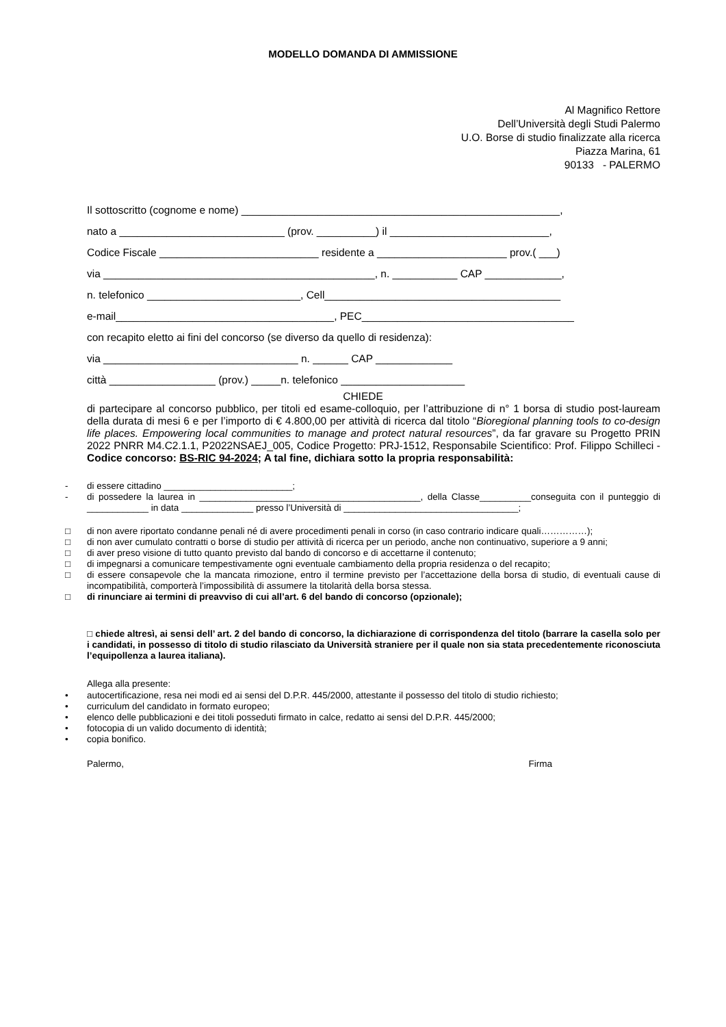MODELLO DOMANDA DI AMMISSIONE
Al Magnifico Rettore
Dell’Università degli Studi Palermo
U.O. Borse di studio finalizzate alla ricerca
Piazza Marina, 61
90133 - PALERMO
Il sottoscritto (cognome e nome) ______________________________________________________,
nato a ____________________________ (prov. __________) il ___________________________,
Codice Fiscale ___________________________ residente a ______________________ prov.( ___)
via ______________________________________________, n. ___________ CAP _____________,
n. telefonico __________________________, Cell________________________________________
e-mail_____________________________________, PEC____________________________________
con recapito eletto ai fini del concorso (se diverso da quello di residenza):
via _________________________________ n. ______ CAP _____________
città __________________ (prov.) _____n. telefonico _____________________
CHIEDE
di partecipare al concorso pubblico, per titoli ed esame-colloquio, per l’attribuzione di n° 1 borsa di studio post-lauream della durata di mesi 6 e per l’importo di € 4.800,00 per attività di ricerca dal titolo “Bioregional planning tools to co-design life places. Empowering local communities to manage and protect natural resources”, da far gravare su Progetto PRIN 2022 PNRR M4.C2.1.1, P2022NSAEJ_005, Codice Progetto: PRJ-1512, Responsabile Scientifico: Prof. Filippo Schilleci - Codice concorso: BS-RIC 94-2024; A tal fine, dichiara sotto la propria responsabilità:
- di essere cittadino _________________________;
- di possedere la laurea in ___________________________________________, della Classe__________conseguita con il punteggio di ____________ in data ______________ presso l’Università di __________________________________;
□ di non avere riportato condanne penali né di avere procedimenti penali in corso (in caso contrario indicare quali……………);
□ di non aver cumulato contratti o borse di studio per attività di ricerca per un periodo, anche non continuativo, superiore a 9 anni;
□ di aver preso visione di tutto quanto previsto dal bando di concorso e di accettarne il contenuto;
□ di impegnarsi a comunicare tempestivamente ogni eventuale cambiamento della propria residenza o del recapito;
□ di essere consapevole che la mancata rimozione, entro il termine previsto per l’accettazione della borsa di studio, di eventuali cause di incompatibilità, comporterà l’impossibilità di assumere la titolarità della borsa stessa.
□ di rinunciare ai termini di preavviso di cui all’art. 6 del bando di concorso (opzionale);
□ chiede altresì, ai sensi dell’ art. 2 del bando di concorso, la dichiarazione di corrispondenza del titolo (barrare la casella solo per i candidati, in possesso di titolo di studio rilasciato da Università straniere per il quale non sia stata precedentemente riconosciuta l’equipollenza a laurea italiana).
Allega alla presente:
• autocertificazione, resa nei modi ed ai sensi del D.P.R. 445/2000, attestante il possesso del titolo di studio richiesto;
• curriculum del candidato in formato europeo;
• elenco delle pubblicazioni e dei titoli posseduti firmato in calce, redatto ai sensi del D.P.R. 445/2000;
• fotocopia di un valido documento di identità;
• copia bonifico.
Palermo, Firma